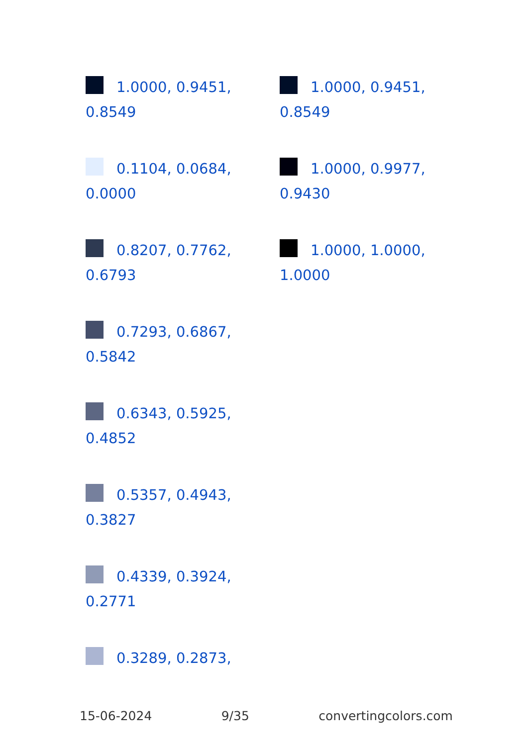1.0000, 0.9451, 0.8549
0.1104, 0.0684, 0.0000
0.8207, 0.7762, 0.6793
0.7293, 0.6867, 0.5842
0.6343, 0.5925, 0.4852
0.5357, 0.4943, 0.3827
0.4339, 0.3924, 0.2771
0.3289, 0.2873,
1.0000, 0.9451, 0.8549
1.0000, 0.9977, 0.9430
1.0000, 1.0000, 1.0000
15-06-2024 9/35 convertingcolors.com